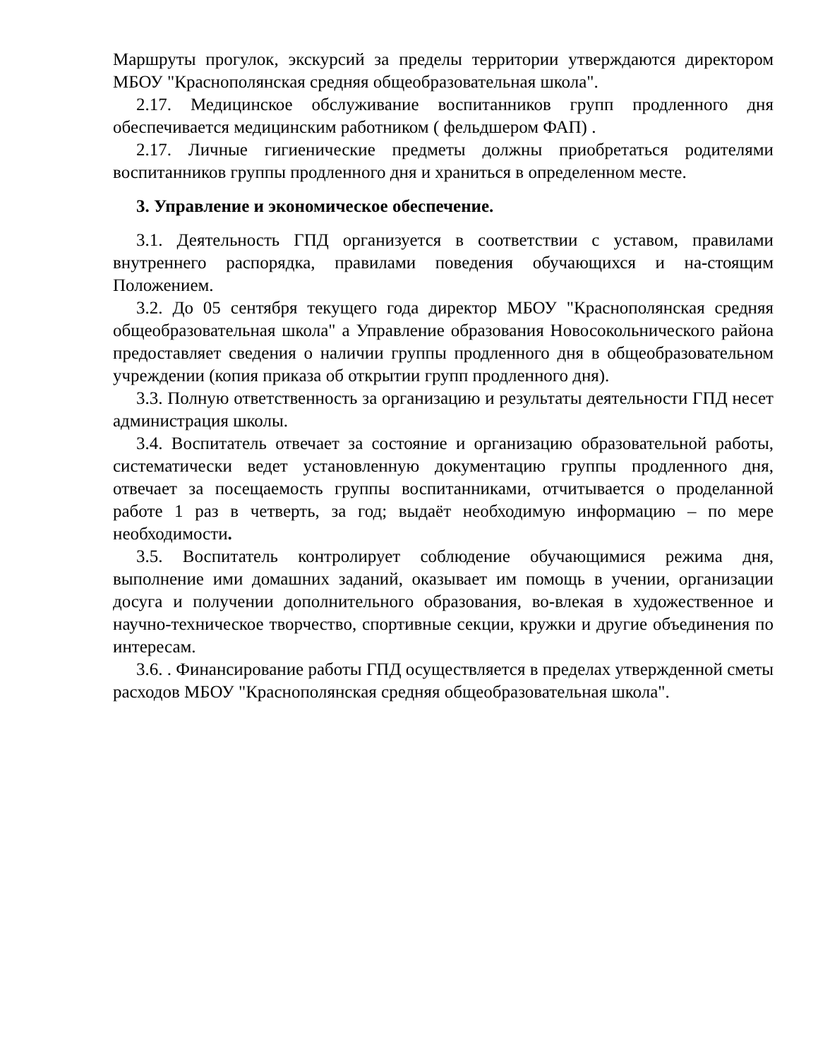Маршруты прогулок, экскурсий за пределы территории утверждаются директором МБОУ "Краснополянская средняя общеобразовательная школа".
2.17. Медицинское обслуживание воспитанников групп продленного дня обеспечивается медицинским работником ( фельдшером ФАП) .
2.17. Личные гигиенические предметы должны приобретаться родителями воспитанников группы продленного дня и храниться в определенном месте.
3. Управление и экономическое обеспечение.
3.1. Деятельность ГПД организуется в соответствии с уставом, правилами внутреннего распорядка, правилами поведения обучающихся и на-стоящим Положением.
3.2. До 05 сентября текущего года директор МБОУ "Краснополянская средняя общеобразовательная школа" а Управление образования Новосокольнического района предоставляет сведения о наличии группы продленного дня в общеобразовательном учреждении (копия приказа об открытии групп продленного дня).
3.3. Полную ответственность за организацию и результаты деятельности ГПД несет администрация школы.
3.4. Воспитатель отвечает за состояние и организацию образовательной работы, систематически ведет установленную документацию группы продленного дня, отвечает за посещаемость группы воспитанниками, отчитывается о проделанной работе 1 раз в четверть, за год; выдаёт необходимую информацию – по мере необходимости.
3.5. Воспитатель контролирует соблюдение обучающимися режима дня, выполнение ими домашних заданий, оказывает им помощь в учении, организации досуга и получении дополнительного образования, во-влекая в художественное и научно-техническое творчество, спортивные секции, кружки и другие объединения по интересам.
3.6. . Финансирование работы ГПД осуществляется в пределах утвержденной сметы расходов МБОУ "Краснополянская средняя общеобразовательная школа".